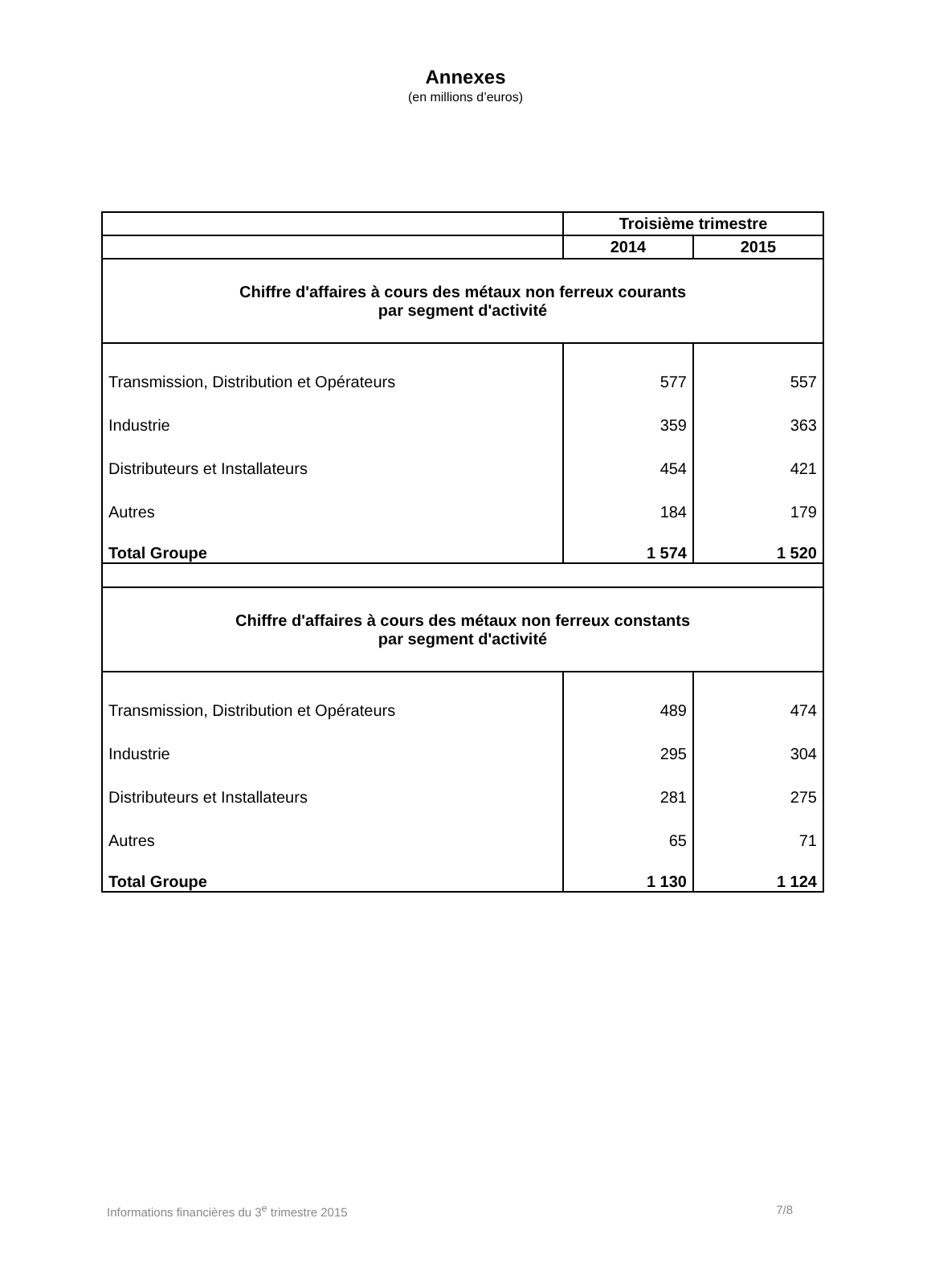Annexes
(en millions d’euros)
| | Troisième trimestre | |
| --- | --- | --- |
| | 2014 | 2015 |
| Chiffre d'affaires à cours des métaux non ferreux courants par segment d'activité | | |
| Transmission, Distribution et Opérateurs | 577 | 557 |
| Industrie | 359 | 363 |
| Distributeurs et Installateurs | 454 | 421 |
| Autres | 184 | 179 |
| Total Groupe | 1 574 | 1 520 |
| Chiffre d'affaires à cours des métaux non ferreux constants par segment d'activité | | |
| Transmission, Distribution et Opérateurs | 489 | 474 |
| Industrie | 295 | 304 |
| Distributeurs et Installateurs | 281 | 275 |
| Autres | 65 | 71 |
| Total Groupe | 1 130 | 1 124 |
Informations financières du 3<sup>e</sup> trimestre 2015 7/8